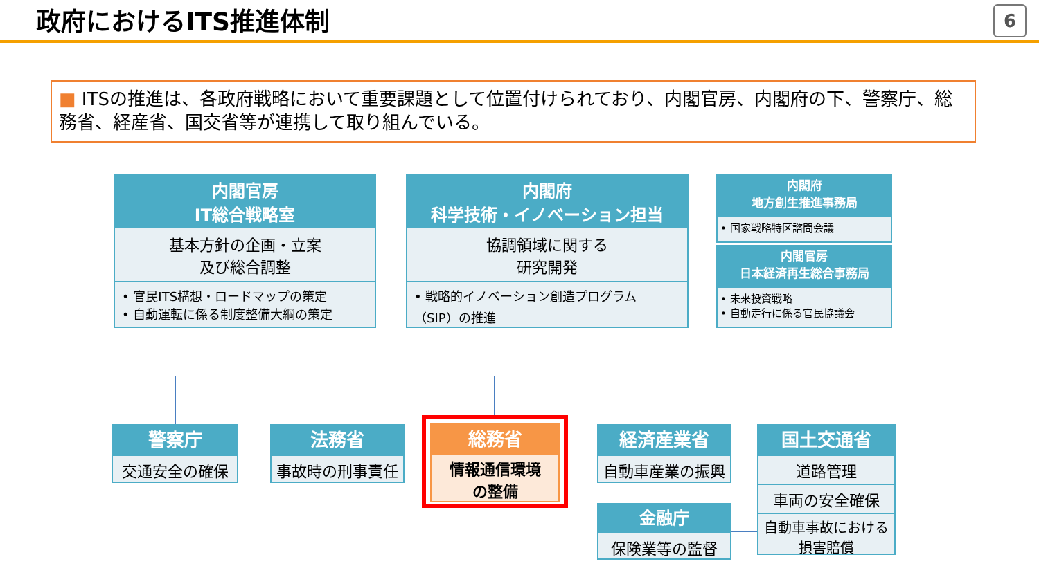政府におけるITS推進体制 6
■ ITSの推進は、各政府戦略において重要課題として位置付けられており、内閣官房、内閣府の下、警察庁、総務省、経産省、国交省等が連携して取り組んでいる。
内閣官房
IT総合戦略室
基本方針の企画・立案
及び総合調整
• 官民ITS構想・ロードマップの策定
• 自動運転に係る制度整備大綱の策定
内閣府
科学技術・イノベーション担当
協調領域に関する
研究開発
• 戦略的イノベーション創造プログラム
（SIP）の推進
内閣府
地方創生推進事務局
• 国家戦略特区諮問会議
内閣官房
日本経済再生総合事務局
• 未来投資戦略
• 自動走行に係る官民協議会
警察庁
交通安全の確保
法務省
事故時の刑事責任
総務省
情報通信環境
の整備
経済産業省
自動車産業の振興
金融庁
保険業等の監督
国土交通省
道路管理
車両の安全確保
自動車事故における
損害賠償